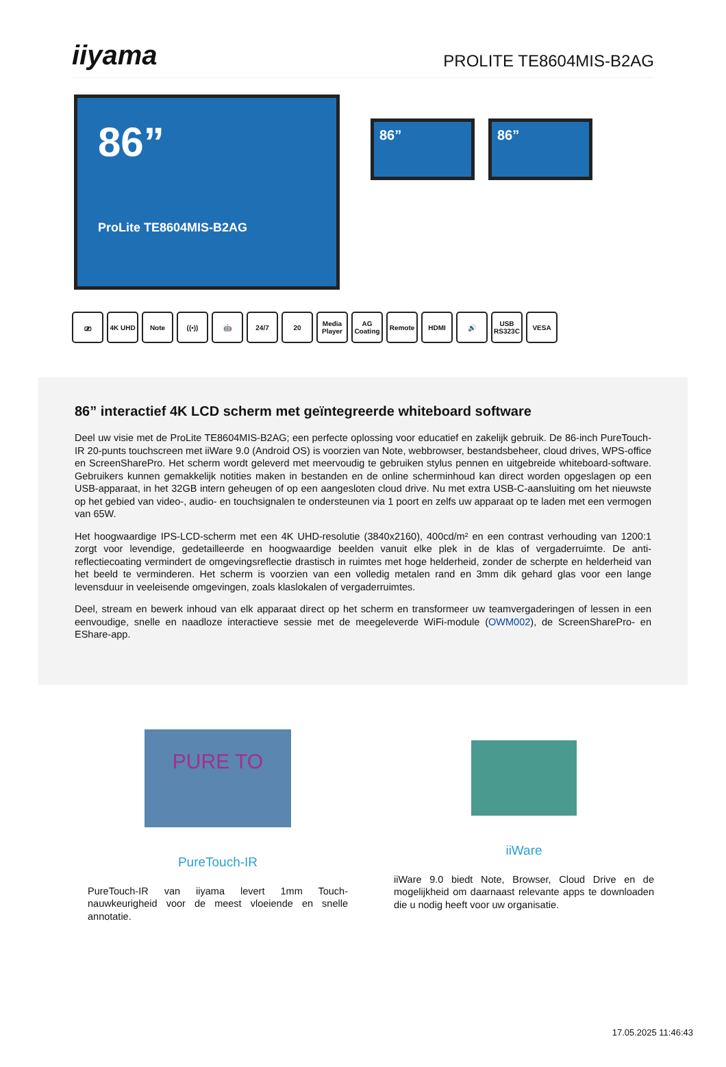iiyama PROLITE TE8604MIS-B2AG
86”
ProLite TE8604MIS-B2AG
86” 86”
⎚ 4K UHD Note ((•)) 🤖 24/7 20 Media Player
AG Coating
Remote HDMI 🔊 USB RS323C
VESA
86” interactief 4K LCD scherm met geïntegreerde whiteboard software
Deel uw visie met de ProLite TE8604MIS-B2AG; een perfecte oplossing voor educatief en zakelijk gebruik. De 86-inch PureTouch-IR 20-punts touchscreen met iiWare 9.0 (Android OS) is voorzien van Note, webbrowser, bestandsbeheer, cloud drives, WPS-office en ScreenSharePro. Het scherm wordt geleverd met meervoudig te gebruiken stylus pennen en uitgebreide whiteboard-software. Gebruikers kunnen gemakkelijk notities maken in bestanden en de online scherminhoud kan direct worden opgeslagen op een USB-apparaat, in het 32GB intern geheugen of op een aangesloten cloud drive. Nu met extra USB-C-aansluiting om het nieuwste op het gebied van video-, audio- en touchsignalen te ondersteunen via 1 poort en zelfs uw apparaat op te laden met een vermogen van 65W.
Het hoogwaardige IPS-LCD-scherm met een 4K UHD-resolutie (3840x2160), 400cd/m² en een contrast verhouding van 1200:1 zorgt voor levendige, gedetailleerde en hoogwaardige beelden vanuit elke plek in de klas of vergaderruimte. De anti-reflectiecoating vermindert de omgevingsreflectie drastisch in ruimtes met hoge helderheid, zonder de scherpte en helderheid van het beeld te verminderen. Het scherm is voorzien van een volledig metalen rand en 3mm dik gehard glas voor een lange levensduur in veeleisende omgevingen, zoals klaslokalen of vergaderruimtes.
Deel, stream en bewerk inhoud van elk apparaat direct op het scherm en transformeer uw teamvergaderingen of lessen in een eenvoudige, snelle en naadloze interactieve sessie met de meegeleverde WiFi-module (OWM002), de ScreenSharePro- en EShare-app.
PURE TO
PureTouch-IR
PureTouch-IR van iiyama levert 1mm Touch-nauwkeurigheid voor de meest vloeiende en snelle annotatie.
iiWare
iiWare 9.0 biedt Note, Browser, Cloud Drive en de mogelijkheid om daarnaast relevante apps te downloaden die u nodig heeft voor uw organisatie.
17.05.2025 11:46:43